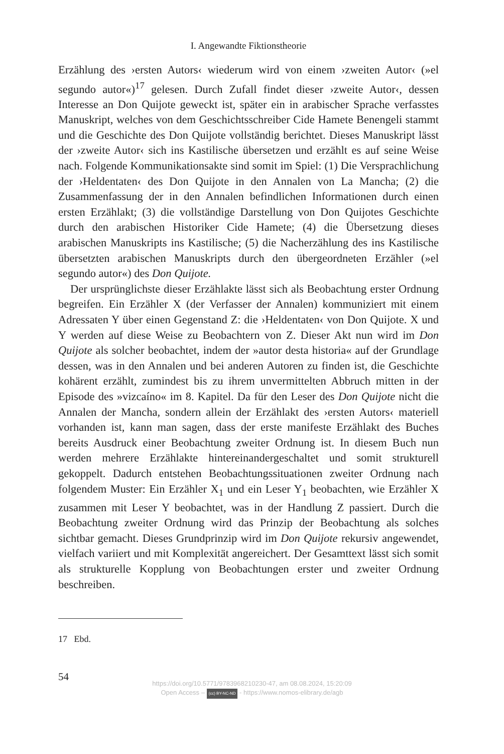I. Angewandte Fiktionstheorie
Erzählung des ›ersten Autors‹ wiederum wird von einem ›zweiten Autor‹ (»el segundo autor«)<sup>17</sup> gelesen. Durch Zufall findet dieser ›zweite Autor‹, dessen Interesse an Don Quijote geweckt ist, später ein in arabischer Sprache verfasstes Manuskript, welches von dem Geschichtsschreiber Cide Hamete Benengeli stammt und die Geschichte des Don Quijote vollständig berichtet. Dieses Manuskript lässt der ›zweite Autor‹ sich ins Kastilische übersetzen und erzählt es auf seine Weise nach. Folgende Kommunikationsakte sind somit im Spiel: (1) Die Versprachlichung der ›Heldentaten‹ des Don Quijote in den Annalen von La Mancha; (2) die Zusammenfassung der in den Annalen befindlichen Informationen durch einen ersten Erzählakt; (3) die vollständige Darstellung von Don Quijotes Geschichte durch den arabischen Historiker Cide Hamete; (4) die Übersetzung dieses arabischen Manuskripts ins Kastilische; (5) die Nacherzählung des ins Kastilische übersetzten arabischen Manuskripts durch den übergeordneten Erzähler (»el segundo autor«) des Don Quijote.
Der ursprünglichste dieser Erzählakte lässt sich als Beobachtung erster Ordnung begreifen. Ein Erzähler X (der Verfasser der Annalen) kommuniziert mit einem Adressaten Y über einen Gegenstand Z: die ›Heldentaten‹ von Don Quijote. X und Y werden auf diese Weise zu Beobachtern von Z. Dieser Akt nun wird im Don Quijote als solcher beobachtet, indem der »autor desta historia« auf der Grundlage dessen, was in den Annalen und bei anderen Autoren zu finden ist, die Geschichte kohärent erzählt, zumindest bis zu ihrem unvermittelten Abbruch mitten in der Episode des »vizcaíno« im 8. Kapitel. Da für den Leser des Don Quijote nicht die Annalen der Mancha, sondern allein der Erzählakt des ›ersten Autors‹ materiell vorhanden ist, kann man sagen, dass der erste manifeste Erzählakt des Buches bereits Ausdruck einer Beobachtung zweiter Ordnung ist. In diesem Buch nun werden mehrere Erzählakte hintereinandergeschaltet und somit strukturell gekoppelt. Dadurch entstehen Beobachtungssituationen zweiter Ordnung nach folgendem Muster: Ein Erzähler X<sub>1</sub> und ein Leser Y<sub>1</sub> beobachten, wie Erzähler X zusammen mit Leser Y beobachtet, was in der Handlung Z passiert. Durch die Beobachtung zweiter Ordnung wird das Prinzip der Beobachtung als solches sichtbar gemacht. Dieses Grundprinzip wird im Don Quijote rekursiv angewendet, vielfach variiert und mit Komplexität angereichert. Der Gesamttext lässt sich somit als strukturelle Kopplung von Beobachtungen erster und zweiter Ordnung beschreiben.
17 Ebd.
54
https://doi.org/10.5771/9783968210230-47, am 08.08.2024, 15:20:09
Open Access – (cc) BY-NC-ND - https://www.nomos-elibrary.de/agb